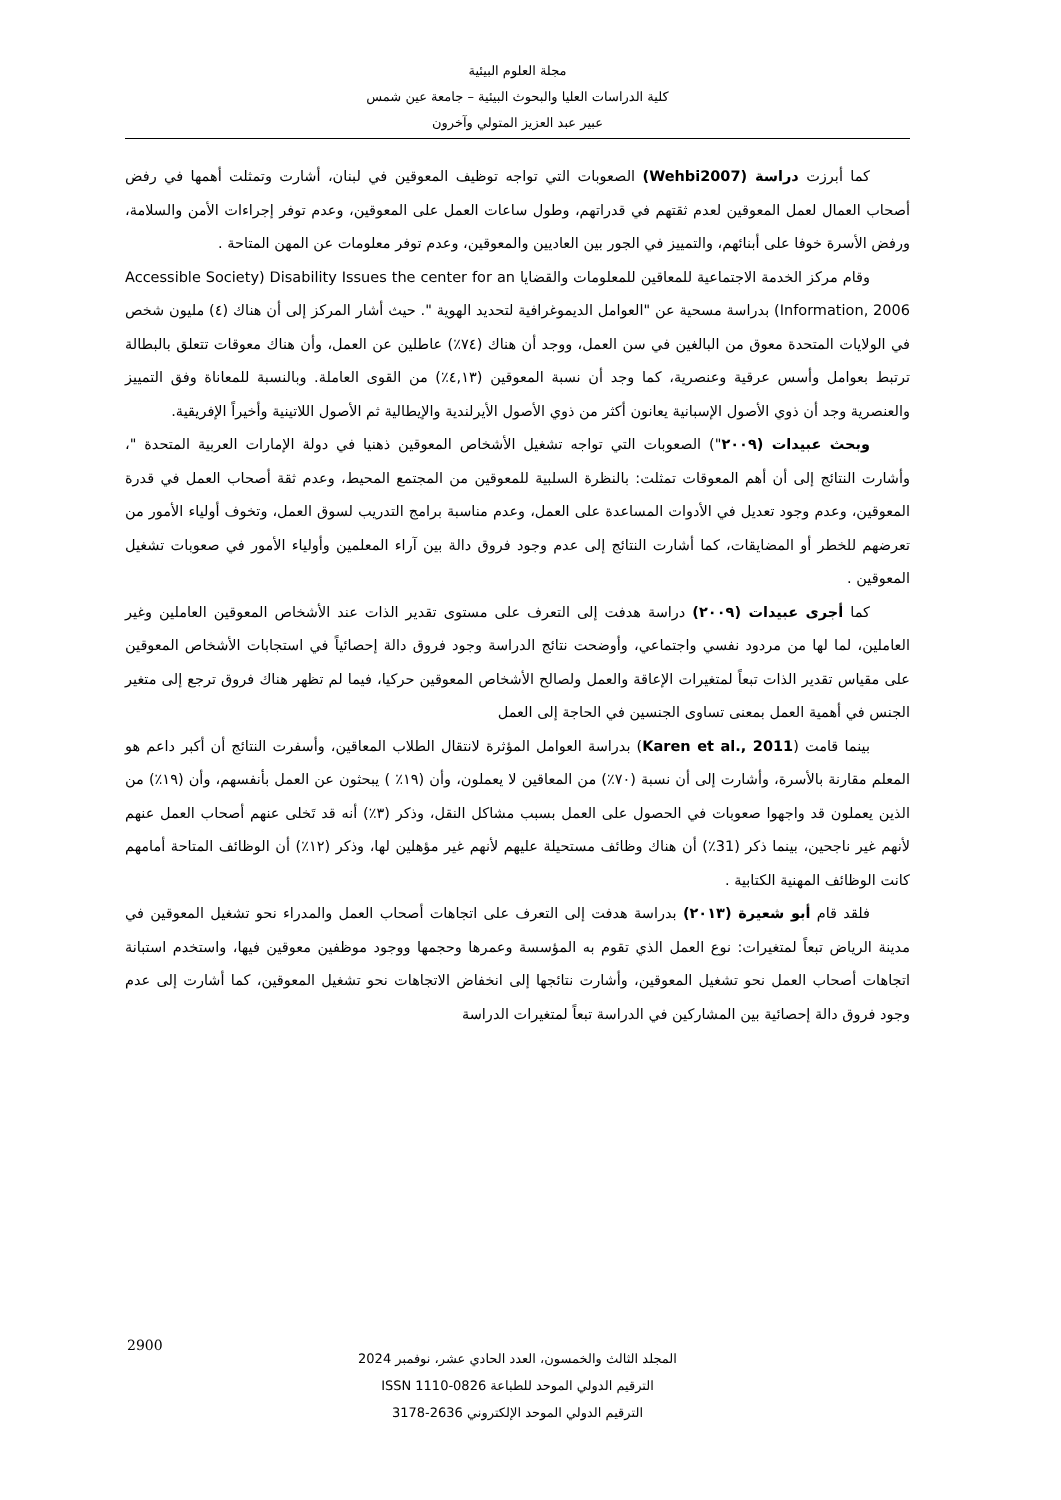مجلة العلوم البيئية
كلية الدراسات العليا والبحوث البيئية – جامعة عين شمس
عبير عبد العزيز المتولي وآخرون
كما أبرزت دراسة (Wehbi2007) الصعوبات التي تواجه توظيف المعوقين في لبنان، أشارت وتمثلت أهمها في رفض أصحاب العمال لعمل المعوقين لعدم ثقتهم في قدراتهم، وطول ساعات العمل على المعوقين، وعدم توفر إجراءات الأمن والسلامة، ورفض الأسرة خوفا على أبنائهم، والتمييز في الجور بين العاديين والمعوقين، وعدم توفر معلومات عن المهن المتاحة .
وقام مركز الخدمة الاجتماعية للمعاقين للمعلومات والقضايا Accessible Society) Disability Issues the center for an Information, 2006) بدراسة مسحية عن "العوامل الديموغرافية لتحديد الهوية ". حيث أشار المركز إلى أن هناك (٤) مليون شخص في الولايات المتحدة معوق من البالغين في سن العمل، ووجد أن هناك (٧٤٪) عاطلين عن العمل، وأن هناك معوقات تتعلق بالبطالة ترتبط بعوامل وأسس عرقية وعنصرية، كما وجد أن نسبة المعوقين (٤,١٣٪) من القوى العاملة. وبالنسبة للمعاناة وفق التمييز والعنصرية وجد أن ذوي الأصول الإسبانية يعانون أكثر من ذوي الأصول الأيرلندية والإيطالية ثم الأصول اللاتينية وأخيراً الإفريقية.
وبحث عبيدات (٢٠٠٩") الصعوبات التي تواجه تشغيل الأشخاص المعوقين ذهنيا في دولة الإمارات العربية المتحدة "، وأشارت النتائج إلى أن أهم المعوقات تمثلت: بالنظرة السلبية للمعوقين من المجتمع المحيط، وعدم ثقة أصحاب العمل في قدرة المعوقين، وعدم وجود تعديل في الأدوات المساعدة على العمل، وعدم مناسبة برامج التدريب لسوق العمل، وتخوف أولياء الأمور من تعرضهم للخطر أو المضايقات، كما أشارت النتائج إلى عدم وجود فروق دالة بين آراء المعلمين وأولياء الأمور في صعوبات تشغيل المعوقين .
كما أجرى عبيدات (٢٠٠٩) دراسة هدفت إلى التعرف على مستوى تقدير الذات عند الأشخاص المعوقين العاملين وغير العاملين، لما لها من مردود نفسي واجتماعي، وأوضحت نتائج الدراسة وجود فروق دالة إحصائياً في استجابات الأشخاص المعوقين على مقياس تقدير الذات تبعاً لمتغيرات الإعاقة والعمل ولصالح الأشخاص المعوقين حركيا، فيما لم تظهر هناك فروق ترجع إلى متغير الجنس في أهمية العمل بمعنى تساوى الجنسين في الحاجة إلى العمل
بينما قامت (Karen et al., 2011) بدراسة العوامل المؤثرة لانتقال الطلاب المعاقين، وأسفرت النتائج أن أكبر داعم هو المعلم مقارنة بالأسرة، وأشارت إلى أن نسبة (٧٠٪) من المعاقين لا يعملون، وأن (١٩٪ ) يبحثون عن العمل بأنفسهم، وأن (١٩٪) من الذين يعملون قد واجهوا صعوبات في الحصول على العمل بسبب مشاكل النقل، وذكر (٣٪) أنه قد تَخلى عنهم أصحاب العمل عنهم لأنهم غير ناجحين، بينما ذكر (31٪) أن هناك وظائف مستحيلة عليهم لأنهم غير مؤهلين لها، وذكر (١٢٪) أن الوظائف المتاحة أمامهم كانت الوظائف المهنية الكتابية .
فلقد قام أبو شعيرة (٢٠١٣) بدراسة هدفت إلى التعرف على اتجاهات أصحاب العمل والمدراء نحو تشغيل المعوقين في مدينة الرياض تبعاً لمتغيرات: نوع العمل الذي تقوم به المؤسسة وعمرها وحجمها ووجود موظفين معوقين فيها، واستخدم استبانة اتجاهات أصحاب العمل نحو تشغيل المعوقين، وأشارت نتائجها إلى انخفاض الاتجاهات نحو تشغيل المعوقين، كما أشارت إلى عدم وجود فروق دالة إحصائية بين المشاركين في الدراسة تبعاً لمتغيرات الدراسة
2900
المجلد الثالث والخمسون، العدد الحادي عشر، نوفمبر 2024
الترقيم الدولي الموحد للطباعة ISSN 1110-0826
الترقيم الدولي الموحد الإلكتروني 2636-3178